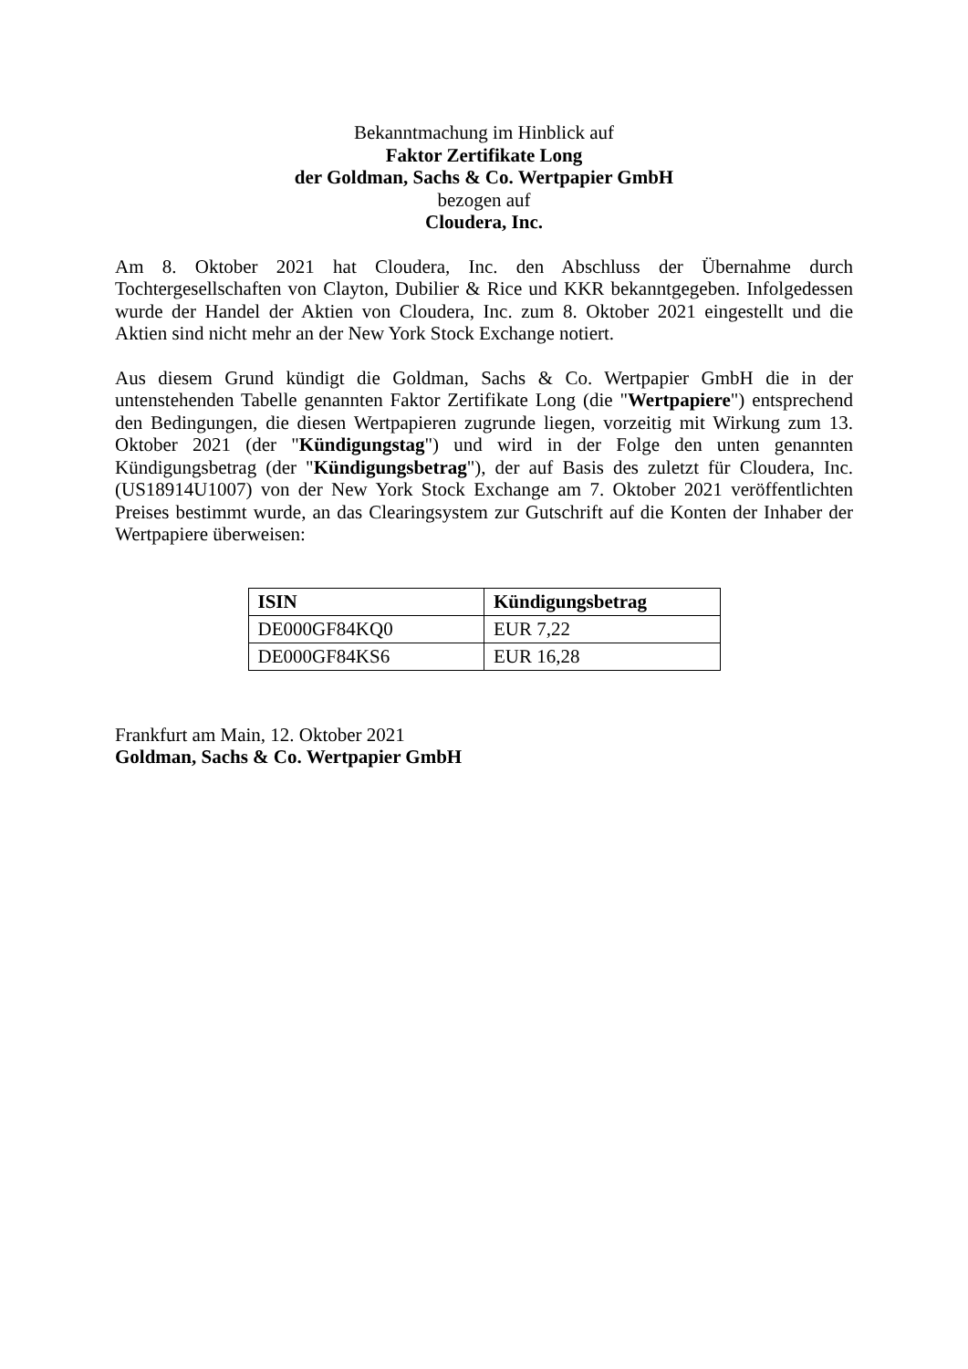Bekanntmachung im Hinblick auf
Faktor Zertifikate Long
der Goldman, Sachs & Co. Wertpapier GmbH
bezogen auf
Cloudera, Inc.
Am 8. Oktober 2021 hat Cloudera, Inc. den Abschluss der Übernahme durch Tochtergesellschaften von Clayton, Dubilier & Rice und KKR bekanntgegeben. Infolgedessen wurde der Handel der Aktien von Cloudera, Inc. zum 8. Oktober 2021 eingestellt und die Aktien sind nicht mehr an der New York Stock Exchange notiert.
Aus diesem Grund kündigt die Goldman, Sachs & Co. Wertpapier GmbH die in der untenstehenden Tabelle genannten Faktor Zertifikate Long (die "Wertpapiere") entsprechend den Bedingungen, die diesen Wertpapieren zugrunde liegen, vorzeitig mit Wirkung zum 13. Oktober 2021 (der "Kündigungstag") und wird in der Folge den unten genannten Kündigungsbetrag (der "Kündigungsbetrag"), der auf Basis des zuletzt für Cloudera, Inc. (US18914U1007) von der New York Stock Exchange am 7. Oktober 2021 veröffentlichten Preises bestimmt wurde, an das Clearingsystem zur Gutschrift auf die Konten der Inhaber der Wertpapiere überweisen:
| ISIN | Kündigungsbetrag |
| --- | --- |
| DE000GF84KQ0 | EUR 7,22 |
| DE000GF84KS6 | EUR 16,28 |
Frankfurt am Main, 12. Oktober 2021
Goldman, Sachs & Co. Wertpapier GmbH